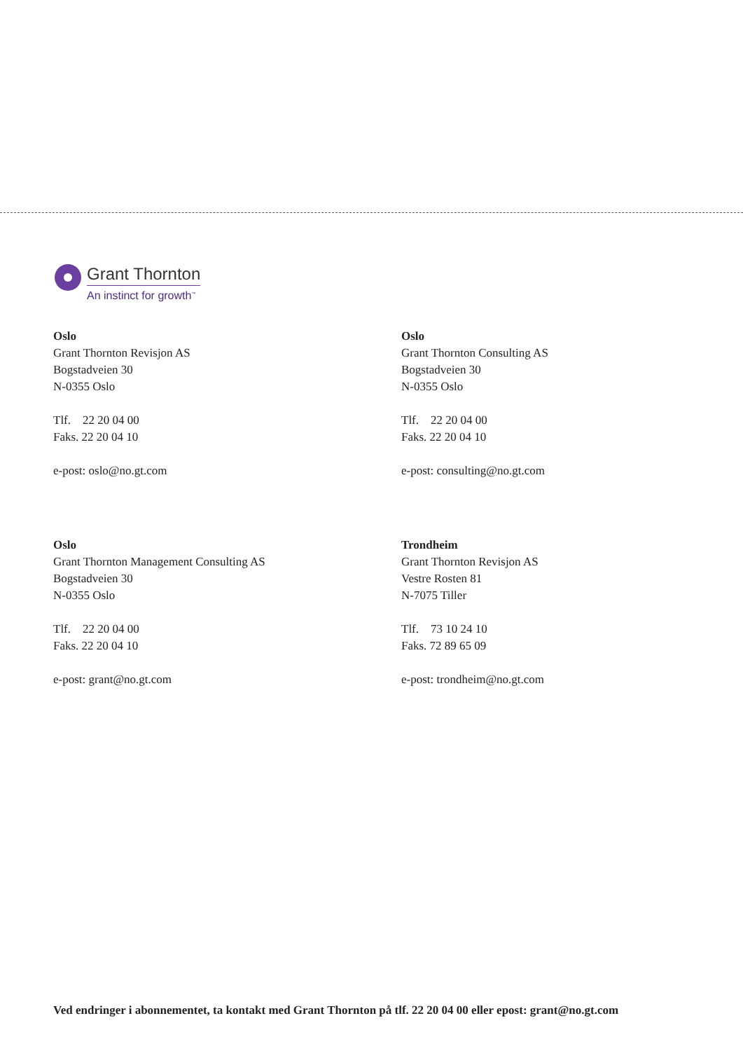Grant Thornton
An instinct for growth<sup>™</sup>
Oslo
Grant Thornton Revisjon AS
Bogstadveien 30
N-0355 Oslo
Tlf. 22 20 04 00
Faks. 22 20 04 10
e-post: oslo@no.gt.com
Oslo
Grant Thornton Consulting AS
Bogstadveien 30
N-0355 Oslo
Tlf. 22 20 04 00
Faks. 22 20 04 10
e-post: consulting@no.gt.com
Oslo
Grant Thornton Management Consulting AS
Bogstadveien 30
N-0355 Oslo
Tlf. 22 20 04 00
Faks. 22 20 04 10
e-post: grant@no.gt.com
Trondheim
Grant Thornton Revisjon AS
Vestre Rosten 81
N-7075 Tiller
Tlf. 73 10 24 10
Faks. 72 89 65 09
e-post: trondheim@no.gt.com
Ved endringer i abonnementet, ta kontakt med Grant Thornton på tlf. 22 20 04 00 eller epost: grant@no.gt.com